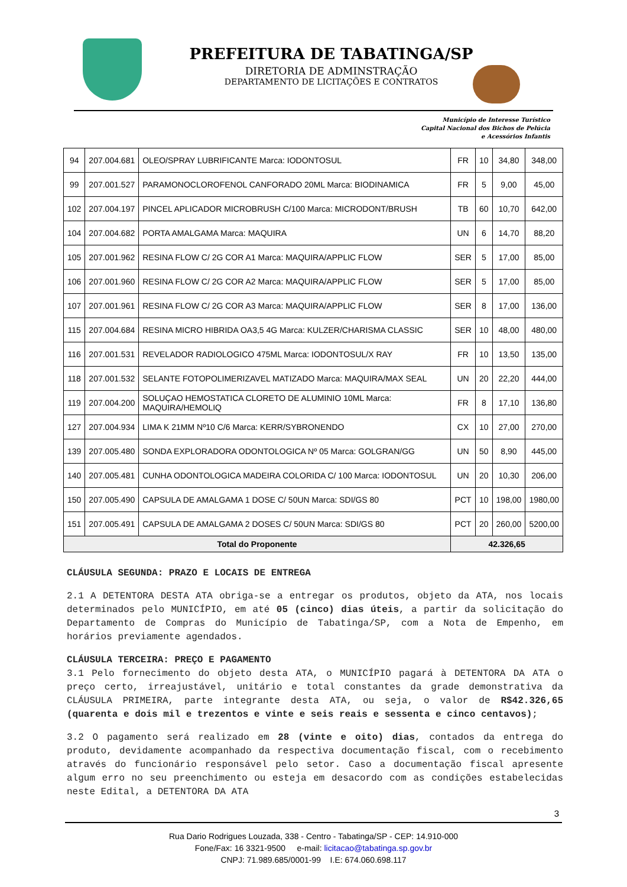PREFEITURA DE TABATINGA/SP
DIRETORIA DE ADMINSTRAÇÃO
DEPARTAMENTO DE LICITAÇÕES E CONTRATOS
Município de Interesse Turístico
Capital Nacional dos Bichos de Pelúcia
e Acessórios Infantis
| 94 | 207.004.681 | OLEO/SPRAY LUBRIFICANTE Marca: IODONTOSUL | FR | 10 | 34,80 | 348,00 |
| 99 | 207.001.527 | PARAMONOCLOROFENOL CANFORADO 20ML Marca: BIODINAMICA | FR | 5 | 9,00 | 45,00 |
| 102 | 207.004.197 | PINCEL APLICADOR MICROBRUSH C/100 Marca: MICRODONT/BRUSH | TB | 60 | 10,70 | 642,00 |
| 104 | 207.004.682 | PORTA AMALGAMA Marca: MAQUIRA | UN | 6 | 14,70 | 88,20 |
| 105 | 207.001.962 | RESINA FLOW C/ 2G COR A1 Marca: MAQUIRA/APPLIC FLOW | SER | 5 | 17,00 | 85,00 |
| 106 | 207.001.960 | RESINA FLOW C/ 2G COR A2 Marca: MAQUIRA/APPLIC FLOW | SER | 5 | 17,00 | 85,00 |
| 107 | 207.001.961 | RESINA FLOW C/ 2G COR A3 Marca: MAQUIRA/APPLIC FLOW | SER | 8 | 17,00 | 136,00 |
| 115 | 207.004.684 | RESINA MICRO HIBRIDA OA3,5 4G Marca: KULZER/CHARISMA CLASSIC | SER | 10 | 48,00 | 480,00 |
| 116 | 207.001.531 | REVELADOR RADIOLOGICO 475ML Marca: IODONTOSUL/X RAY | FR | 10 | 13,50 | 135,00 |
| 118 | 207.001.532 | SELANTE FOTOPOLIMERIZAVEL MATIZADO Marca: MAQUIRA/MAX SEAL | UN | 20 | 22,20 | 444,00 |
| 119 | 207.004.200 | SOLUÇAO HEMOSTATICA CLORETO DE ALUMINIO 10ML Marca: MAQUIRA/HEMOLIQ | FR | 8 | 17,10 | 136,80 |
| 127 | 207.004.934 | LIMA K 21MM Nº10 C/6 Marca: KERR/SYBRONENDO | CX | 10 | 27,00 | 270,00 |
| 139 | 207.005.480 | SONDA EXPLORADORA ODONTOLOGICA Nº 05 Marca: GOLGRAN/GG | UN | 50 | 8,90 | 445,00 |
| 140 | 207.005.481 | CUNHA ODONTOLOGICA MADEIRA COLORIDA C/ 100 Marca: IODONTOSUL | UN | 20 | 10,30 | 206,00 |
| 150 | 207.005.490 | CAPSULA DE AMALGAMA 1 DOSE C/ 50UN Marca: SDI/GS 80 | PCT | 10 | 198,00 | 1980,00 |
| 151 | 207.005.491 | CAPSULA DE AMALGAMA 2 DOSES C/ 50UN Marca: SDI/GS 80 | PCT | 20 | 260,00 | 5200,00 |
| Total do Proponente | | | 42.326,65 | | | |
CLÁUSULA SEGUNDA: PRAZO E LOCAIS DE ENTREGA
2.1 A DETENTORA DESTA ATA obriga-se a entregar os produtos, objeto da ATA, nos locais determinados pelo MUNICÍPIO, em até 05 (cinco) dias úteis, a partir da solicitação do Departamento de Compras do Município de Tabatinga/SP, com a Nota de Empenho, em horários previamente agendados.
CLÁUSULA TERCEIRA: PREÇO E PAGAMENTO
3.1 Pelo fornecimento do objeto desta ATA, o MUNICÍPIO pagará à DETENTORA DA ATA o preço certo, irreajustável, unitário e total constantes da grade demonstrativa da CLÁUSULA PRIMEIRA, parte integrante desta ATA, ou seja, o valor de R$42.326,65 (quarenta e dois mil e trezentos e vinte e seis reais e sessenta e cinco centavos);
3.2 O pagamento será realizado em 28 (vinte e oito) dias, contados da entrega do produto, devidamente acompanhado da respectiva documentação fiscal, com o recebimento através do funcionário responsável pelo setor. Caso a documentação fiscal apresente algum erro no seu preenchimento ou esteja em desacordo com as condições estabelecidas neste Edital, a DETENTORA DA ATA
3
Rua Dario Rodrigues Louzada, 338 - Centro - Tabatinga/SP - CEP: 14.910-000
Fone/Fax: 16 3321-9500 e-mail: licitacao@tabatinga.sp.gov.br
CNPJ: 71.989.685/0001-99 I.E: 674.060.698.117